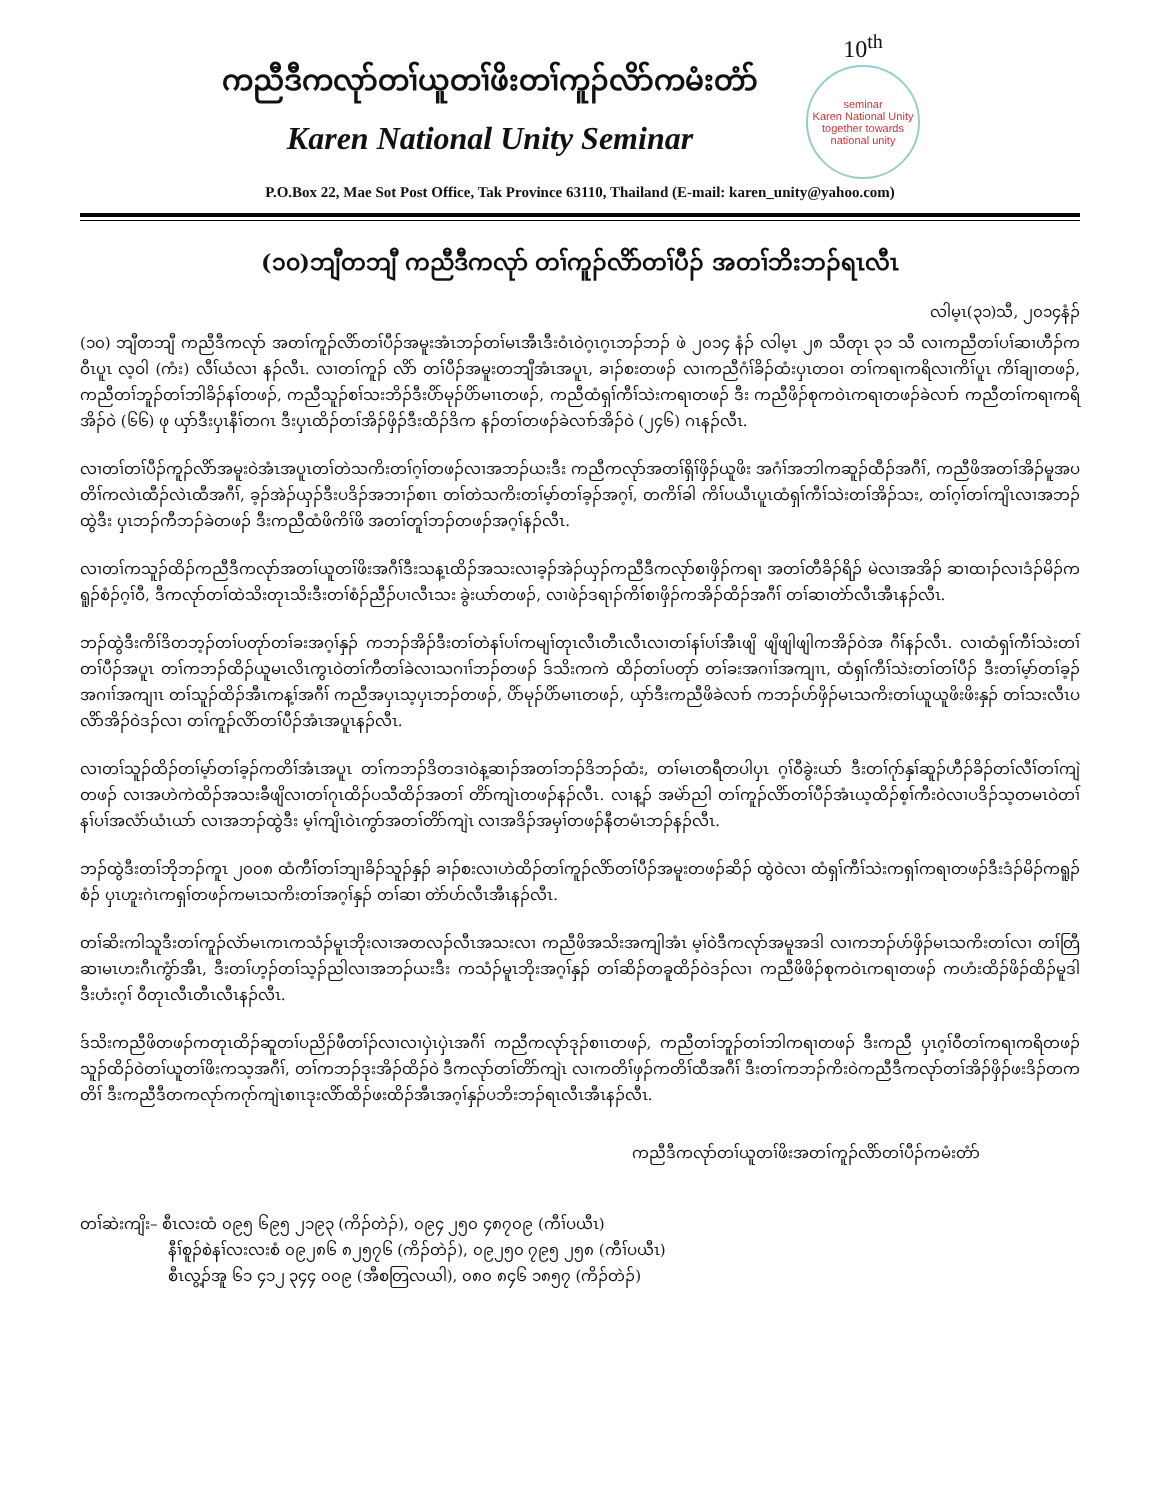ကညီဒီကလုာ်တၢ်ယူတၢ်ဖိးတၢ်ကူၣ်လိာ်ကမံးတံာ်
Karen National Unity Seminar
10<sup>th</sup>
seminar
Karen National Unity
together towards national unity
P.O.Box 22, Mae Sot Post Office, Tak Province 63110, Thailand (E-mail: karen_unity@yahoo.com)
(၁၀)ဘျီတဘျီ ကညီဒီကလုာ် တၢ်ကူၣ်လိာ်တၢ်ပီၣ် အတၢ်ဘိးဘၣ်ရၤလီၤ
လါမ့ၤ(၃၁)သီ, ၂၀၁၄နံၣ်
(၁၀) ဘျီတဘျီ ကညီဒီကလုာ် အတၢ်ကူၣ်လိာ်တၢ်ပီၣ်အမူးအံၤဘၣ်တၢ်မၤအီၤဒီးဝံၤဝဲဂ့ၤဂ့ၤဘၣ်ဘၣ် ဖဲ ၂၀၁၄ နံၣ် လါမ့ၤ ၂၈ သီတုၤ ၃၁ သီ လၢကညီတၢ်ပၢ်ဆၢဟီၣ်ကဝီၤပူၤ လ့ဝါ (ကံး) လီၢ်ယံလၢ နၣ်လီၤ. လၢတၢ်ကူၣ် လိာ် တၢ်ပီၣ်အမူးတဘျီအံၤအပူၤ, ခၢၣ်စးတဖၣ် လၢကညီဂံၢ်ခိၣ်ထံးပှၤတဝၢ တၢ်ကရၢကရိလၢကိၢ်ပူၤ ကိၢ်ချၢတဖၣ်, ကညီတၢ်ဘူၣ်တၢ်ဘါခိၣ်နၢ်တဖၣ်, ကညီသူၣ်စၢ်သးဘိၣ်ဒီးပိာ်မုၣ်ပိာ်မၢၤတဖၣ်, ကညီထံရှၢ်ကီၢ်သဲးကရၢတဖၣ် ဒီး ကညီဖိၣ်စုကဝဲၤကရၢတဖၣ်ခဲလၢာ် ကညီတၢ်ကရၢကရိအိၣ်ဝဲ (၆၆) ဖု ယှာ်ဒီးပှၤနီၢ်တဂၤ ဒီးပှၤထိၣ်တၢ်အိၣ်ဖှိၣ်ဒီးထိၣ်ဒိက နၣ်တၢ်တဖၣ်ခဲလၢာ်အိၣ်ဝဲ (၂၄၆) ဂၤနၣ်လီၤ.
လၢတၢ်တၢ်ပီၣ်ကူၣ်လိာ်အမူးဝဲအံၤအပူၤတၢ်တဲသကိးတၢ်ဂ့ၢ်တဖၣ်လၢအဘၣ်ယးဒီး ကညီကလုာ်အတၢ်ရှိၢ်ဖှိၣ်ယူဖိး အဂံၢ်အဘါကဆူၣ်ထီၣ်အဂီၢ်, ကညီဖိအတၢ်အိၣ်မူအပတိၢ်ကလဲၤထီၣ်လဲၤထီအဂီၢ်, ခ့ၣ်အဲၣ်ယှၣ်ဒီးပဒိၣ်အဘၢၣ်စၢၤ တၢ်တဲသကိးတၢ်မ့ာ်တၢ်ခ့ၣ်အဂ့ၢ်, တကိၢ်ခါ ကိၢ်ပယီၤပူၤထံရှၢ်ကီၢ်သဲးတၢ်အိၣ်သး, တၢ်ဂ့ၢ်တၢ်ကျိၤလၢအဘၣ်ထွဲဒီး ပှၤဘၣ်ကီဘၣ်ခဲတဖၣ် ဒီးကညီထံဖိကိၢ်ဖိ အတၢ်တူၢ်ဘၣ်တဖၣ်အဂ့ၢ်နၣ်လီၤ.
လၢတၢ်ကသူၣ်ထိၣ်ကညီဒီကလုာ်အတၢ်ယူတၢ်ဖိးအဂီၢ်ဒီးသန့ၤထိၣ်အသးလၢခ့ၣ်အဲၣ်ယှၣ်ကညီဒီကလုာ်စၢဖှိၣ်ကရၢ အတၢ်တီခိၣ်ရိၣ် မဲလၢအအိၣ် ဆၢထၢၣ်လၢဒံၣ်မိၣ်ကရူၣ်စံၣ်ဂ့ၢ်ဝီ, ဒီကလုာ်တၢ်ထဲသိးတုၤသိးဒီးတၢ်စံၣ်ညီၣ်ပၢလီၤသး ခွဲးယာ်တဖၣ်, လၢဖဲၣ်ဒရၢၣ်ကိၢ်စၢဖှိၣ်ကအိၣ်ထိၣ်အဂီၢ် တၢ်ဆၢတဲာ်လီၤအီၤနၣ်လီၤ.
ဘၣ်ထွဲဒီးကိၢ်ဒိတဘ့ၣ်တၢ်ပတုာ်တၢ်ခးအဂ့ၢ်နှၣ် ကဘၣ်အိၣ်ဒီးတၢ်တဲနၢ်ပၢ်ကမျၢ်တုၤလီၤတီၤလီၤလၢတၢ်နၢ်ပၢ်အီၤဖျိ ဖျိဖျါဖျါကအိၣ်ဝဲအ ဂီၢ်နၣ်လီၤ. လၢထံရှၢ်ကီၢ်သဲးတၢ်တၢ်ပီၣ်အပူၤ တၢ်ကဘၣ်ထိၣ်ယူမၤလိၤကွၤဝဲတၢ်ကီတၢ်ခဲလၢသဂၢၢ်ဘၣ်တဖၣ် ဒ်သိးကကဲ ထိၣ်တၢ်ပတုာ် တၢ်ခးအဂၢၢ်အကျၢၤ, ထံရှၢ်ကီၢ်သဲးတၢ်တၢ်ပီၣ် ဒီးတၢ်မ့ာ်တၢ်ခ့ၣ်အဂၢၢ်အကျၢၤ တၢ်သူၣ်ထိၣ်အီၤကန့ၢ်အဂီၢ် ကညီအပှၤသ့ပှၤဘၣ်တဖၣ်, ပိာ်မုၣ်ပိာ်မၢၤတဖၣ်, ယှာ်ဒီးကညီဖိခဲလၢာ် ကဘၣ်ဟ်ဖှိၣ်မၤသကိးတၢ်ယူယူဖိးဖိးနှၣ် တၢ်သးလီၤပလိာ်အိၣ်ဝဲဒၣ်လၢ တၢ်ကူၣ်လိာ်တၢ်ပီၣ်အံၤအပူၤနၣ်လီၤ.
လၢတၢ်သူၣ်ထိၣ်တၢ်မ့ာ်တၢ်ခ့ၣ်ကတိၢ်အံၤအပူၤ တၢ်ကဘၣ်ဒိတဒၢဝဲန့ဆၢၣ်အတၢ်ဘၣ်ဒိဘၣ်ထံး, တၢ်မၤတရီတပါပှၤ ဂ့ၢ်ဝီခွဲးယာ် ဒီးတၢ်ဂုာ်နှၢ်ဆူၣ်ဟီၣ်ခိၣ်တၢ်လီၢ်တၢ်ကျဲတဖၣ် လၢအဟဲကဲထိၣ်အသးခီဖျိလၢတၢ်ဂုၤထိၣ်ပသီထိၣ်အတၢ် တိာ်ကျဲၤတဖၣ်နၣ်လီၤ. လၢန့ၣ် အမဲာ်ညါ တၢ်ကူၣ်လိာ်တၢ်ပီၣ်အံၤယ့ထိၣ်စ့ၢ်ကီးဝဲလၢပဒိၣ်သ့တမၤဝဲတၢ်နၢ်ပၢ်အလံာ်ယံၤယာ် လၢအဘၣ်ထွဲဒီး မ့ၢ်ကျိၤဝဲၤကွာ်အတၢ်တိာ်ကျဲၤ လၢအဒိၣ်အမှၢ်တဖၣ်နီတမံၤဘၣ်နၣ်လီၤ.
ဘၣ်ထွဲဒီးတၢ်ဘိုဘၣ်ကူၤ ၂၀၀၈ ထံကီၢ်တၢ်ဘျၢခိၣ်သူၣ်နှၣ် ခၢၣ်စးလၢဟဲထိၣ်တၢ်ကူၣ်လိာ်တၢ်ပီၣ်အမူးတဖၣ်ဆိၣ် ထွဲဝဲလၢ ထံရှၢ်ကီၢ်သဲးကရှၢ်ကရၢတဖၣ်ဒီးဒံၣ်မိၣ်ကရူၣ်စံၣ် ပှၤဟူးဂဲၤကရှၢ်တဖၣ်ကမၤသကိးတၢ်အဂ့ၢ်နှၣ် တၢ်ဆၢ တဲာ်ဟ်လီၤအီၤနၣ်လီၤ.
တၢ်ဆိးကါသူဒီးတၢ်ကူၣ်လဲာ်မၤကၤကသံၣ်မူၤဘိုးလၢအတလၣ်လီၤအသးလၢ ကညီဖိအသိးအကျါအံၤ မ့ၢ်ဝဲဒီကလုာ်အမူအဒါ လၢကဘၣ်ဟ်ဖှိၣ်မၤသကိးတၢ်လၢ တၢ်တြီဆၢမၤဟးဂီၤကွံာ်အီၤ, ဒီးတၢ်ဟ့ၣ်တၢ်သ့ၣ်ညါလၢအဘၣ်ယးဒီး ကသံၣ်မူၤဘိုးအဂ့ၢ်နှၣ် တၢ်ဆိၣ်တခူထိၣ်ဝဲဒၣ်လၢ ကညီဖိဖိၣ်စုကဝဲၤကရၢတဖၣ် ကဟံးထိၣ်ဖိၣ်ထိၣ်မူဒါ ဒီးဟံးဂ့ၢ် ဝီတုၤလီၤတီၤလီၤနၣ်လီၤ.
ဒ်သိးကညီဖိတဖၣ်ကတုၤထိၣ်ဆူတၢ်ပညိၣ်ဖီတၢ်ၣ်လၢလၢပှဲၤပှဲၤအဂီၢ် ကညီကလုာ်ဒုၣ်စၢၤတဖၣ်, ကညီတၢ်ဘူၣ်တၢ်ဘါကရၢတဖၣ် ဒီးကညီ ပှၤဂ့ၢ်ဝီတၢ်ကရၢကရိတဖၣ် သူၣ်ထိၣ်ဝဲတၢ်ယူတၢ်ဖိးကသ့အဂီၢ်, တၢ်ကဘၣ်ဒုးအိၣ်ထိၣ်ဝဲ ဒီကလုာ်တၢ်တိာ်ကျဲၤ လၢကတိၢ်ဖှၣ်ကတိၢ်ထီအဂီၢ် ဒီးတၢ်ကဘၣ်ကိးဝဲကညီဒီကလုာ်တၢ်အိၣ်ဖှိၣ်ဖးဒိၣ်တကတိၢ် ဒီးကညီဒီတကလုာ်ကဂုာ်ကျဲၤစၢၤဒုးလိာ်ထိၣ်ဖးထိၣ်အီၤအဂ့ၢ်နှၣ်ပဘိးဘၣ်ရၤလီၤအီၤနၣ်လီၤ.
ကညီဒီကလုာ်တၢ်ယူတၢ်ဖိးအတၢ်ကူၣ်လိာ်တၢ်ပီၣ်ကမံးတံာ်
တၢ်ဆဲးကျိး– စီၤလးထံ ၀၉၅ ၆၉၅ ၂၁၉၃ (ကိၣ်တဲၣ်), ၀၉၄ ၂၅၀ ၄၈၇၀၉ (ကီၢ်ပယီၤ)
နီၢ်စူၣ်စဲနၢ်လးလးစံ ၀၉၂၈၆ ၈၂၅၇၆ (ကိၣ်တဲၣ်), ၀၉၂၅၀ ၇၉၅ ၂၅၈ (ကီၢ်ပယီၤ)
စီၤလွ့ၣ်အူ ၆၁ ၄၁၂ ၃၄၄ ၀၀၉ (အီစတြလယါ), ၀၈၀ ၈၄၆ ၁၈၅၇ (ကိၣ်တဲၣ်)